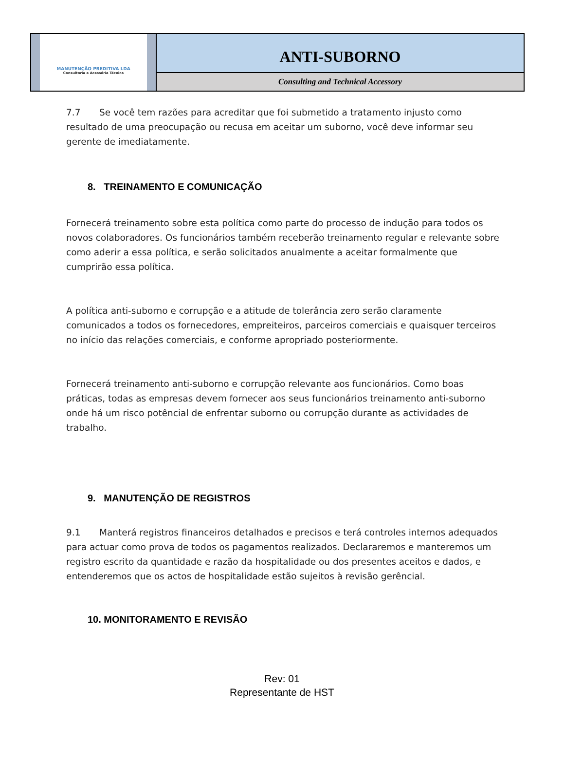MANUTENÇÃO PREDITIVA LDA
Consultoria e Acessória Técnica
ANTI-SUBORNO
Consulting and Technical Accessory
7.7 Se você tem razões para acreditar que foi submetido a tratamento injusto como resultado de uma preocupação ou recusa em aceitar um suborno, você deve informar seu gerente de imediatamente.
8. TREINAMENTO E COMUNICAÇÃO
Fornecerá treinamento sobre esta política como parte do processo de indução para todos os novos colaboradores. Os funcionários também receberão treinamento regular e relevante sobre como aderir a essa política, e serão solicitados anualmente a aceitar formalmente que cumprirão essa política.
A política anti-suborno e corrupção e a atitude de tolerância zero serão claramente comunicados a todos os fornecedores, empreiteiros, parceiros comerciais e quaisquer terceiros no início das relações comerciais, e conforme apropriado posteriormente.
Fornecerá treinamento anti-suborno e corrupção relevante aos funcionários. Como boas práticas, todas as empresas devem fornecer aos seus funcionários treinamento anti-suborno onde há um risco potêncial de enfrentar suborno ou corrupção durante as actividades de trabalho.
9. MANUTENÇÃO DE REGISTROS
9.1 Manterá registros financeiros detalhados e precisos e terá controles internos adequados para actuar como prova de todos os pagamentos realizados. Declararemos e manteremos um registro escrito da quantidade e razão da hospitalidade ou dos presentes aceitos e dados, e entenderemos que os actos de hospitalidade estão sujeitos à revisão gerêncial.
10. MONITORAMENTO E REVISÃO
Rev: 01
Representante de HST